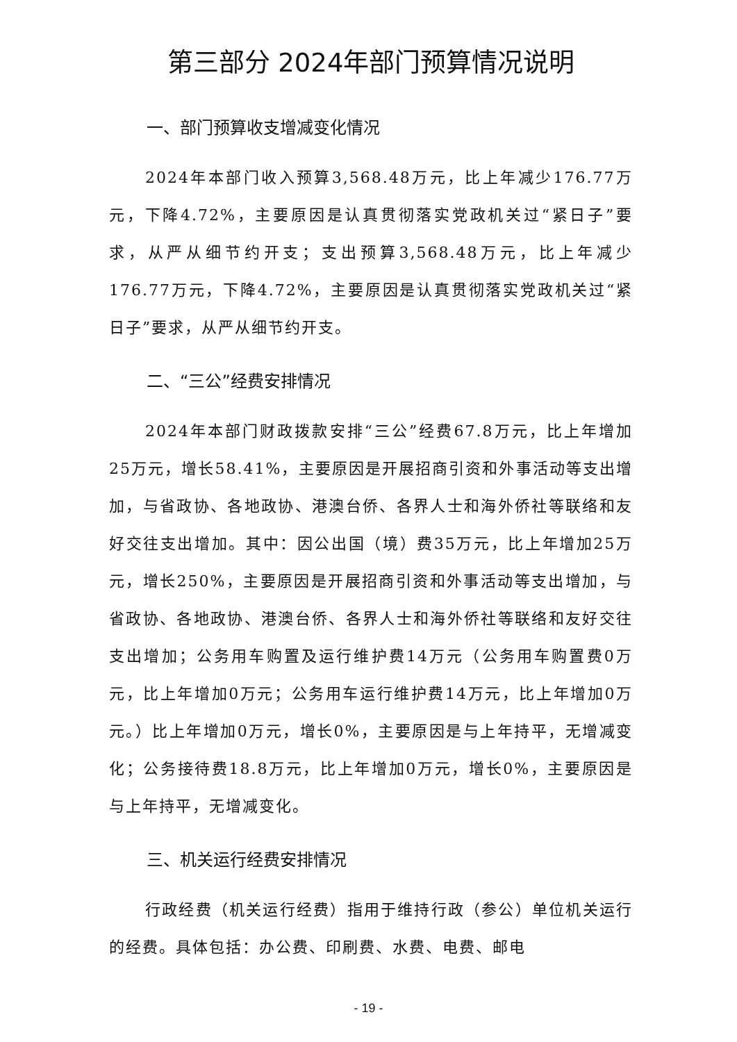第三部分 2024年部门预算情况说明
一、部门预算收支增减变化情况
2024年本部门收入预算3,568.48万元，比上年减少176.77万元，下降4.72%，主要原因是认真贯彻落实党政机关过“紧日子”要求，从严从细节约开支；支出预算3,568.48万元，比上年减少176.77万元，下降4.72%，主要原因是认真贯彻落实党政机关过“紧日子”要求，从严从细节约开支。
二、“三公”经费安排情况
2024年本部门财政拨款安排“三公”经费67.8万元，比上年增加25万元，增长58.41%，主要原因是开展招商引资和外事活动等支出增加，与省政协、各地政协、港澳台侨、各界人士和海外侨社等联络和友好交往支出增加。其中：因公出国（境）费35万元，比上年增加25万元，增长250%，主要原因是开展招商引资和外事活动等支出增加，与省政协、各地政协、港澳台侨、各界人士和海外侨社等联络和友好交往支出增加；公务用车购置及运行维护费14万元（公务用车购置费0万元，比上年增加0万元；公务用车运行维护费14万元，比上年增加0万元。）比上年增加0万元，增长0%，主要原因是与上年持平，无增减变化；公务接待费18.8万元，比上年增加0万元，增长0%，主要原因是与上年持平，无增减变化。
三、机关运行经费安排情况
行政经费（机关运行经费）指用于维持行政（参公）单位机关运行的经费。具体包括：办公费、印刷费、水费、电费、邮电
- 19 -